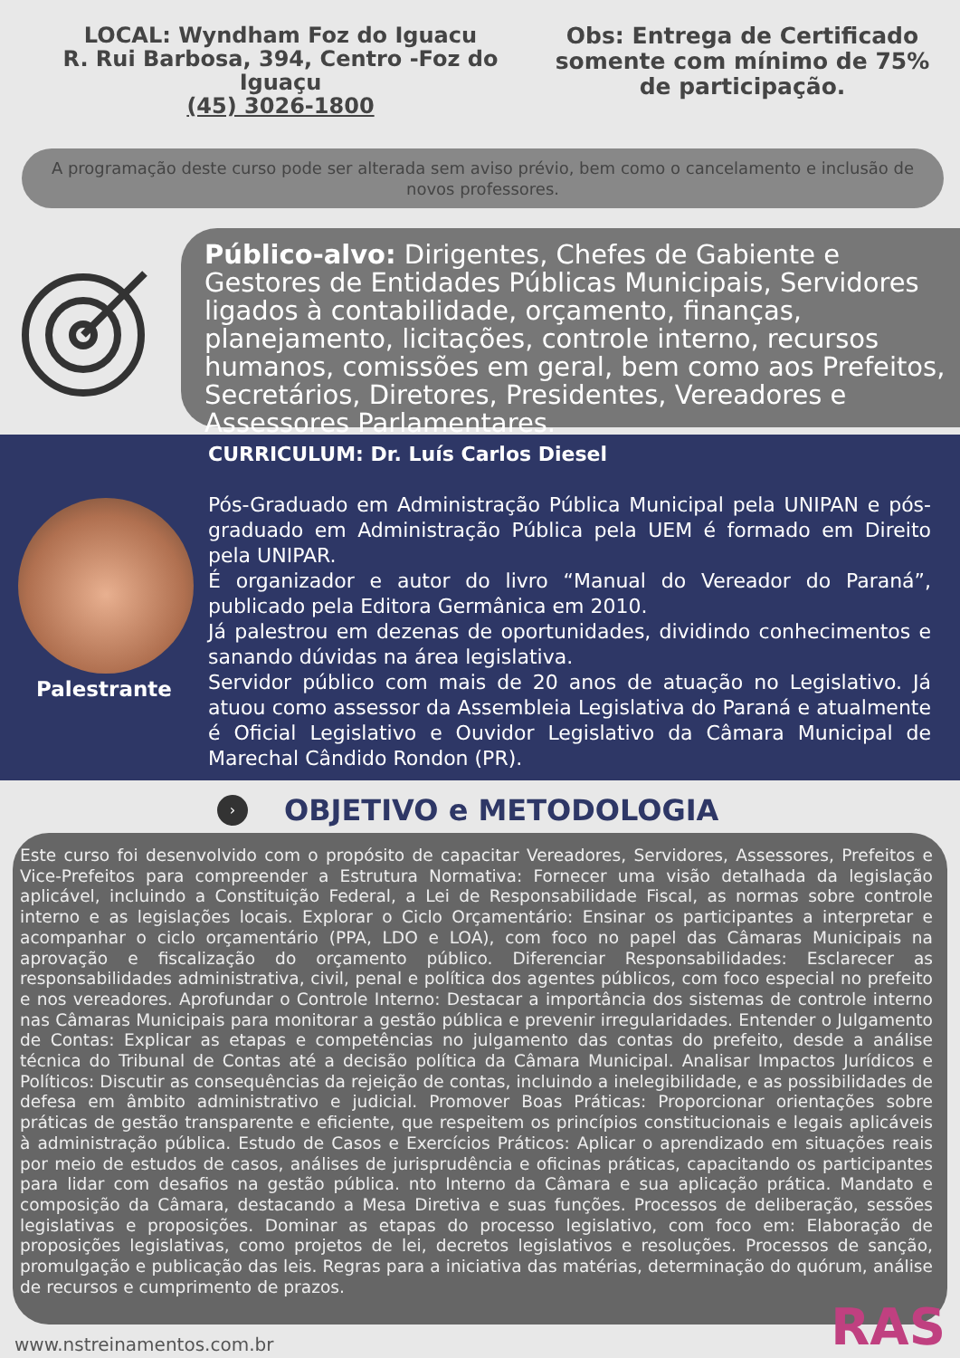LOCAL: Wyndham Foz do Iguacu
R. Rui Barbosa, 394, Centro -Foz do Iguaçu
(45) 3026-1800
Obs: Entrega de Certificado somente com mínimo de 75% de participação.
A programação deste curso pode ser alterada sem aviso prévio, bem como o cancelamento e inclusão de novos professores.
Público-alvo: Dirigentes, Chefes de Gabiente e Gestores de Entidades Públicas Municipais, Servidores ligados à contabilidade, orçamento, finanças, planejamento, licitações, controle interno, recursos humanos, comissões em geral, bem como aos Prefeitos, Secretários, Diretores, Presidentes, Vereadores e Assessores Parlamentares.
Palestrante
CURRICULUM: Dr. Luís Carlos Diesel
Pós-Graduado em Administração Pública Municipal pela UNIPAN e pós-graduado em Administração Pública pela UEM é formado em Direito pela UNIPAR.
É organizador e autor do livro “Manual do Vereador do Paraná”, publicado pela Editora Germânica em 2010.
Já palestrou em dezenas de oportunidades, dividindo conhecimentos e sanando dúvidas na área legislativa.
Servidor público com mais de 20 anos de atuação no Legislativo. Já atuou como assessor da Assembleia Legislativa do Paraná e atualmente é Oficial Legislativo e Ouvidor Legislativo da Câmara Municipal de Marechal Cândido Rondon (PR).
›
OBJETIVO e METODOLOGIA
Este curso foi desenvolvido com o propósito de capacitar Vereadores, Servidores, Assessores, Prefeitos e Vice-Prefeitos para compreender a Estrutura Normativa: Fornecer uma visão detalhada da legislação aplicável, incluindo a Constituição Federal, a Lei de Responsabilidade Fiscal, as normas sobre controle interno e as legislações locais. Explorar o Ciclo Orçamentário: Ensinar os participantes a interpretar e acompanhar o ciclo orçamentário (PPA, LDO e LOA), com foco no papel das Câmaras Municipais na aprovação e fiscalização do orçamento público. Diferenciar Responsabilidades: Esclarecer as responsabilidades administrativa, civil, penal e política dos agentes públicos, com foco especial no prefeito e nos vereadores. Aprofundar o Controle Interno: Destacar a importância dos sistemas de controle interno nas Câmaras Municipais para monitorar a gestão pública e prevenir irregularidades. Entender o Julgamento de Contas: Explicar as etapas e competências no julgamento das contas do prefeito, desde a análise técnica do Tribunal de Contas até a decisão política da Câmara Municipal. Analisar Impactos Jurídicos e Políticos: Discutir as consequências da rejeição de contas, incluindo a inelegibilidade, e as possibilidades de defesa em âmbito administrativo e judicial. Promover Boas Práticas: Proporcionar orientações sobre práticas de gestão transparente e eficiente, que respeitem os princípios constitucionais e legais aplicáveis à administração pública. Estudo de Casos e Exercícios Práticos: Aplicar o aprendizado em situações reais por meio de estudos de casos, análises de jurisprudência e oficinas práticas, capacitando os participantes para lidar com desafios na gestão pública. nto Interno da Câmara e sua aplicação prática. Mandato e composição da Câmara, destacando a Mesa Diretiva e suas funções. Processos de deliberação, sessões legislativas e proposições. Dominar as etapas do processo legislativo, com foco em: Elaboração de proposições legislativas, como projetos de lei, decretos legislativos e resoluções. Processos de sanção, promulgação e publicação das leis. Regras para a iniciativa das matérias, determinação do quórum, análise de recursos e cumprimento de prazos.
www.nstreinamentos.com.br RAS